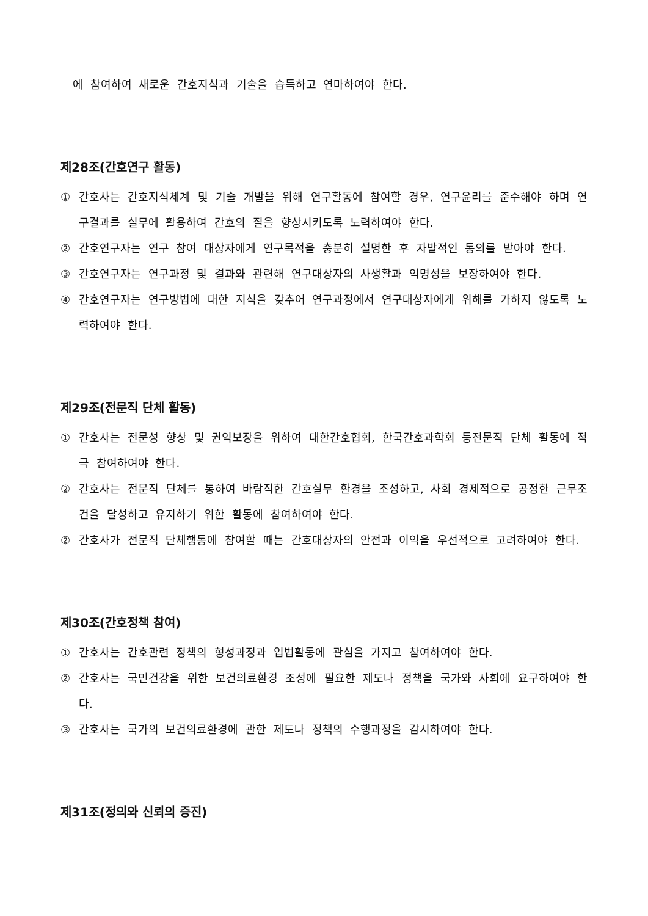에 참여하여 새로운 간호지식과 기술을 습득하고 연마하여야 한다.
제28조(간호연구 활동)
① 간호사는 간호지식체계 및 기술 개발을 위해 연구활동에 참여할 경우, 연구윤리를 준수해야 하며 연구결과를 실무에 활용하여 간호의 질을 향상시키도록 노력하여야 한다.
② 간호연구자는 연구 참여 대상자에게 연구목적을 충분히 설명한 후 자발적인 동의를 받아야 한다.
③ 간호연구자는 연구과정 및 결과와 관련해 연구대상자의 사생활과 익명성을 보장하여야 한다.
④ 간호연구자는 연구방법에 대한 지식을 갖추어 연구과정에서 연구대상자에게 위해를 가하지 않도록 노력하여야 한다.
제29조(전문직 단체 활동)
① 간호사는 전문성 향상 및 권익보장을 위하여 대한간호협회, 한국간호과학회 등전문직 단체 활동에 적극 참여하여야 한다.
② 간호사는 전문직 단체를 통하여 바람직한 간호실무 환경을 조성하고, 사회 경제적으로 공정한 근무조건을 달성하고 유지하기 위한 활동에 참여하여야 한다.
② 간호사가 전문직 단체행동에 참여할 때는 간호대상자의 안전과 이익을 우선적으로 고려하여야 한다.
제30조(간호정책 참여)
① 간호사는 간호관련 정책의 형성과정과 입법활동에 관심을 가지고 참여하여야 한다.
② 간호사는 국민건강을 위한 보건의료환경 조성에 필요한 제도나 정책을 국가와 사회에 요구하여야 한다.
③ 간호사는 국가의 보건의료환경에 관한 제도나 정책의 수행과정을 감시하여야 한다.
제31조(정의와 신뢰의 증진)